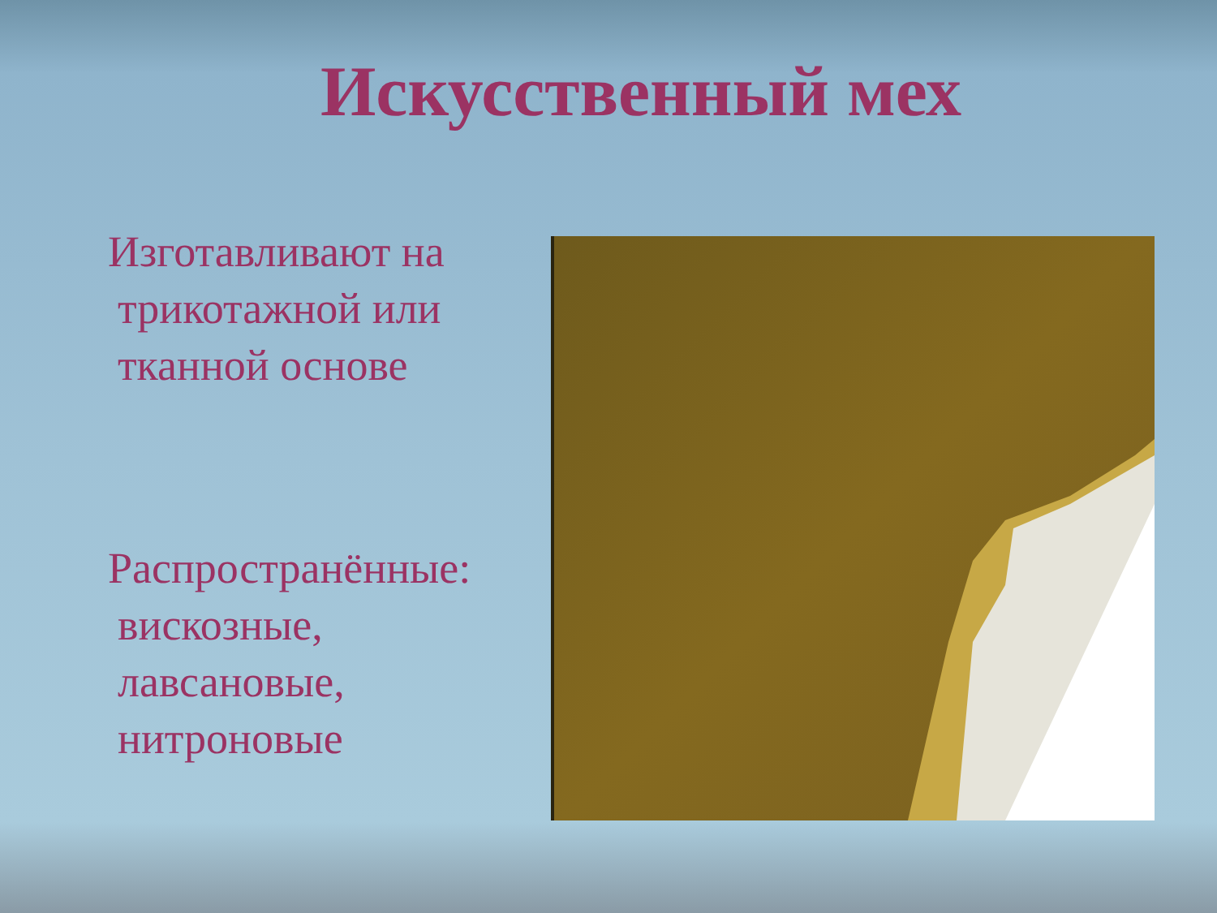Искусственный мех
Изготавливают на
трикотажной или
тканной основе
Распространённые:
вискозные,
лавсановые,
нитроновые